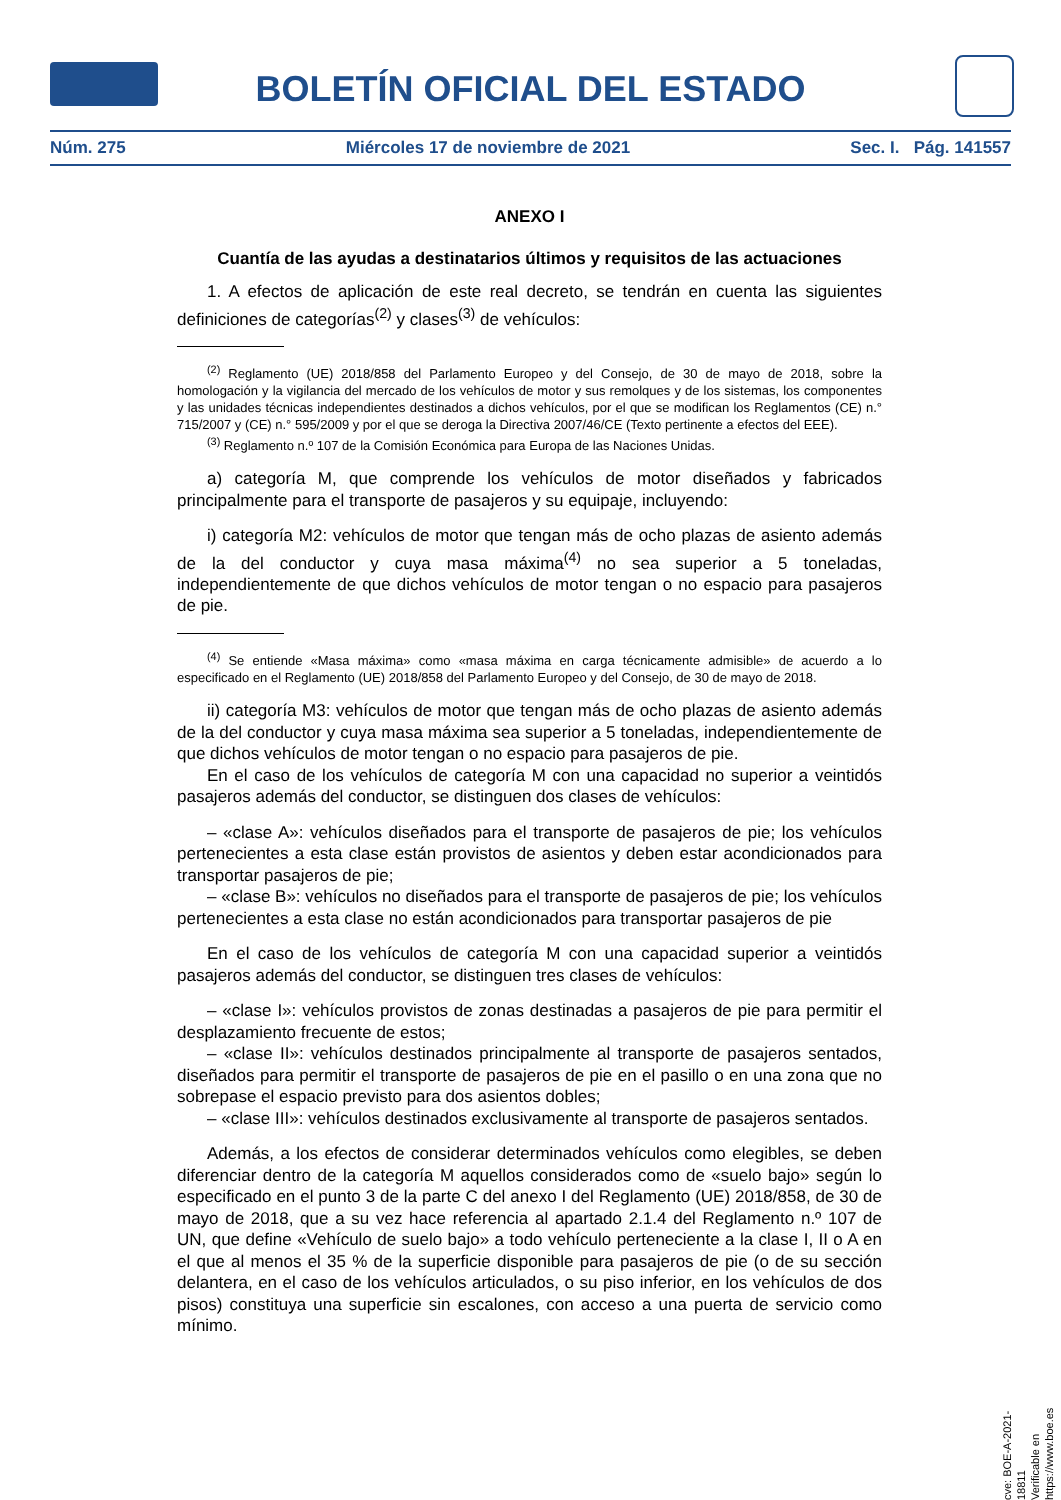BOLETÍN OFICIAL DEL ESTADO
Núm. 275 Miércoles 17 de noviembre de 2021 Sec. I. Pág. 141557
ANEXO I
Cuantía de las ayudas a destinatarios últimos y requisitos de las actuaciones
1. A efectos de aplicación de este real decreto, se tendrán en cuenta las siguientes definiciones de categorías<sup>(2)</sup> y clases<sup>(3)</sup> de vehículos:
<sup>(2)</sup> Reglamento (UE) 2018/858 del Parlamento Europeo y del Consejo, de 30 de mayo de 2018, sobre la homologación y la vigilancia del mercado de los vehículos de motor y sus remolques y de los sistemas, los componentes y las unidades técnicas independientes destinados a dichos vehículos, por el que se modifican los Reglamentos (CE) n.° 715/2007 y (CE) n.° 595/2009 y por el que se deroga la Directiva 2007/46/CE (Texto pertinente a efectos del EEE).
<sup>(3)</sup> Reglamento n.º 107 de la Comisión Económica para Europa de las Naciones Unidas.
a) categoría M, que comprende los vehículos de motor diseñados y fabricados principalmente para el transporte de pasajeros y su equipaje, incluyendo:
i) categoría M2: vehículos de motor que tengan más de ocho plazas de asiento además de la del conductor y cuya masa máxima<sup>(4)</sup> no sea superior a 5 toneladas, independientemente de que dichos vehículos de motor tengan o no espacio para pasajeros de pie.
<sup>(4)</sup> Se entiende «Masa máxima» como «masa máxima en carga técnicamente admisible» de acuerdo a lo especificado en el Reglamento (UE) 2018/858 del Parlamento Europeo y del Consejo, de 30 de mayo de 2018.
ii) categoría M3: vehículos de motor que tengan más de ocho plazas de asiento además de la del conductor y cuya masa máxima sea superior a 5 toneladas, independientemente de que dichos vehículos de motor tengan o no espacio para pasajeros de pie.
En el caso de los vehículos de categoría M con una capacidad no superior a veintidós pasajeros además del conductor, se distinguen dos clases de vehículos:
– «clase A»: vehículos diseñados para el transporte de pasajeros de pie; los vehículos pertenecientes a esta clase están provistos de asientos y deben estar acondicionados para transportar pasajeros de pie;
– «clase B»: vehículos no diseñados para el transporte de pasajeros de pie; los vehículos pertenecientes a esta clase no están acondicionados para transportar pasajeros de pie
En el caso de los vehículos de categoría M con una capacidad superior a veintidós pasajeros además del conductor, se distinguen tres clases de vehículos:
– «clase I»: vehículos provistos de zonas destinadas a pasajeros de pie para permitir el desplazamiento frecuente de estos;
– «clase II»: vehículos destinados principalmente al transporte de pasajeros sentados, diseñados para permitir el transporte de pasajeros de pie en el pasillo o en una zona que no sobrepase el espacio previsto para dos asientos dobles;
– «clase III»: vehículos destinados exclusivamente al transporte de pasajeros sentados.
Además, a los efectos de considerar determinados vehículos como elegibles, se deben diferenciar dentro de la categoría M aquellos considerados como de «suelo bajo» según lo especificado en el punto 3 de la parte C del anexo I del Reglamento (UE) 2018/858, de 30 de mayo de 2018, que a su vez hace referencia al apartado 2.1.4 del Reglamento n.º 107 de UN, que define «Vehículo de suelo bajo» a todo vehículo perteneciente a la clase I, II o A en el que al menos el 35 % de la superficie disponible para pasajeros de pie (o de su sección delantera, en el caso de los vehículos articulados, o su piso inferior, en los vehículos de dos pisos) constituya una superficie sin escalones, con acceso a una puerta de servicio como mínimo.
cve: BOE-A-2021-18811
Verificable en https://www.boe.es